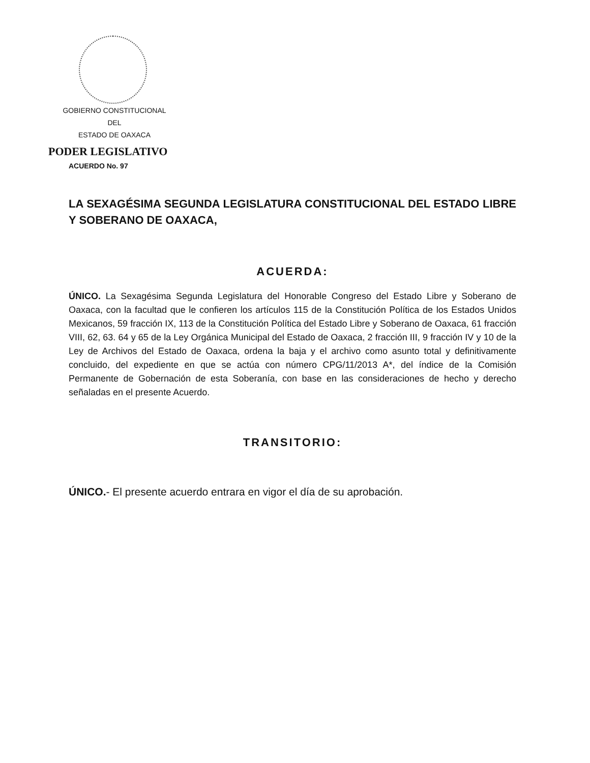GOBIERNO CONSTITUCIONAL
DEL
ESTADO DE OAXACA
PODER LEGISLATIVO
ACUERDO No. 97
LA SEXAGÉSIMA SEGUNDA LEGISLATURA CONSTITUCIONAL DEL ESTADO LIBRE Y SOBERANO DE OAXACA,
ACUERDA:
ÚNICO. La Sexagésima Segunda Legislatura del Honorable Congreso del Estado Libre y Soberano de Oaxaca, con la facultad que le confieren los artículos 115 de la Constitución Política de los Estados Unidos Mexicanos, 59 fracción IX, 113 de la Constitución Política del Estado Libre y Soberano de Oaxaca, 61 fracción VIII, 62, 63. 64 y 65 de la Ley Orgánica Municipal del Estado de Oaxaca, 2 fracción III, 9 fracción IV y 10 de la Ley de Archivos del Estado de Oaxaca, ordena la baja y el archivo como asunto total y definitivamente concluido, del expediente en que se actúa con número CPG/11/2013 A*, del índice de la Comisión Permanente de Gobernación de esta Soberanía, con base en las consideraciones de hecho y derecho señaladas en el presente Acuerdo.
TRANSITORIO:
ÚNICO.- El presente acuerdo entrara en vigor el día de su aprobación.